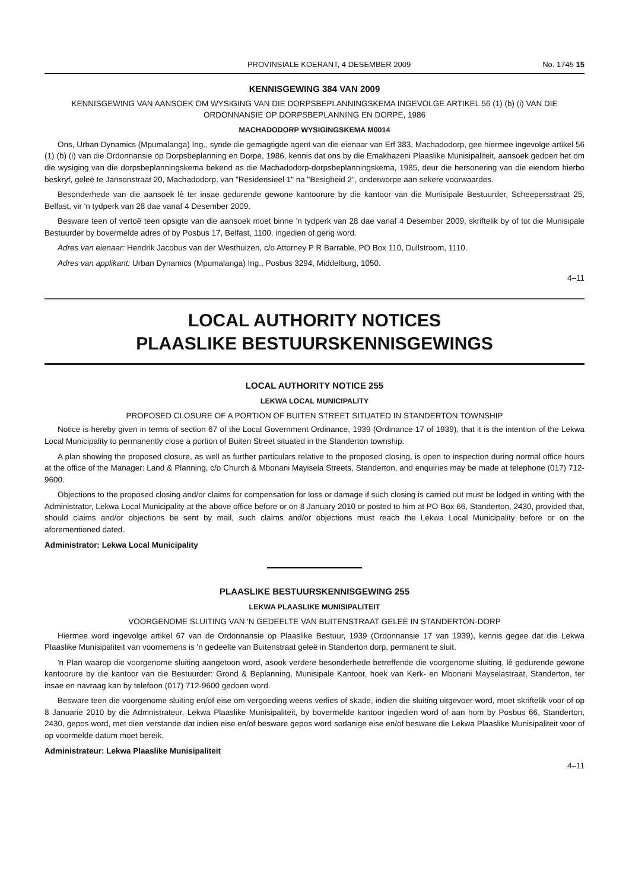PROVINSIALE KOERANT, 4 DESEMBER 2009 No. 1745 15
KENNISGEWING 384 VAN 2009
KENNISGEWING VAN AANSOEK OM WYSIGING VAN DIE DORPSBEPLANNINGSKEMA INGEVOLGE ARTIKEL 56 (1) (b) (i) VAN DIE ORDONNANSIE OP DORPSBEPLANNING EN DORPE, 1986
MACHADODORP WYSIGINGSKEMA M0014
Ons, Urban Dynamics (Mpumalanga) Ing., synde die gemagtigde agent van die eienaar van Erf 383, Machadodorp, gee hiermee ingevolge artikel 56 (1) (b) (i) van die Ordonnansie op Dorpsbeplanning en Dorpe, 1986, kennis dat ons by die Emakhazeni Plaaslike Munisipaliteit, aansoek gedoen het om die wysiging van die dorpsbeplanningskema bekend as die Machadodorp-dorpsbeplanningskema, 1985, deur die hersonering van die eiendom hierbo beskryf, geleë te Jansonstraat 20, Machadodorp, van "Residensieel 1" na "Besigheid 2", onderworpe aan sekere voorwaardes.
Besonderhede van die aansoek lê ter insae gedurende gewone kantoorure by die kantoor van die Munisipale Bestuurder, Scheepersstraat 25, Belfast, vir 'n tydperk van 28 dae vanaf 4 Desember 2009.
Besware teen of vertoë teen opsigte van die aansoek moet binne 'n tydperk van 28 dae vanaf 4 Desember 2009, skriftelik by of tot die Munisipale Bestuurder by bovermelde adres of by Posbus 17, Belfast, 1100, ingedien of gerig word.
Adres van eienaar: Hendrik Jacobus van der Westhuizen, c/o Attorney P R Barrable, PO Box 110, Dullstroom, 1110.
Adres van applikant: Urban Dynamics (Mpumalanga) Ing., Posbus 3294, Middelburg, 1050.
4–11
LOCAL AUTHORITY NOTICES
PLAASLIKE BESTUURSKENNISGEWINGS
LOCAL AUTHORITY NOTICE 255
LEKWA LOCAL MUNICIPALITY
PROPOSED CLOSURE OF A PORTION OF BUITEN STREET SITUATED IN STANDERTON TOWNSHIP
Notice is hereby given in terms of section 67 of the Local Government Ordinance, 1939 (Ordinance 17 of 1939), that it is the intention of the Lekwa Local Municipality to permanently close a portion of Buiten Street situated in the Standerton township.
A plan showing the proposed closure, as well as further particulars relative to the proposed closing, is open to inspection during normal office hours at the office of the Manager: Land & Planning, c/o Church & Mbonani Mayisela Streets, Standerton, and enquiries may be made at telephone (017) 712-9600.
Objections to the proposed closing and/or claims for compensation for loss or damage if such closing is carried out must be lodged in writing with the Administrator, Lekwa Local Municipality at the above office before or on 8 January 2010 or posted to him at PO Box 66, Standerton, 2430, provided that, should claims and/or objections be sent by mail, such claims and/or objections must reach the Lekwa Local Municipality before or on the aforementioned dated.
Administrator: Lekwa Local Municipality
PLAASLIKE BESTUURSKENNISGEWING 255
LEKWA PLAASLIKE MUNISIPALITEIT
VOORGENOME SLUITING VAN 'N GEDEELTE VAN BUITENSTRAAT GELEË IN STANDERTON-DORP
Hiermee word ingevolge artikel 67 van de Ordonnansie op Plaaslike Bestuur, 1939 (Ordonnansie 17 van 1939), kennis gegee dat die Lekwa Plaaslike Munisipaliteit van voornemens is 'n gedeelte van Buitenstraat geleë in Standerton dorp, permanent te sluit.
'n Plan waarop die voorgenome sluiting aangetoon word, asook verdere besonderhede betreffende die voorgenome sluiting, lê gedurende gewone kantoorure by die kantoor van die Bestuurder: Grond & Beplanning, Munisipale Kantoor, hoek van Kerk- en Mbonani Mayselastraat, Standerton, ter insae en navraag kan by telefoon (017) 712-9600 gedoen word.
Besware teen die voorgenome sluiting en/of eise om vergoeding weens verlies of skade, indien die sluiting uitgevoer word, moet skriftelik voor of op 8 Januarie 2010 by die Admnistrateur, Lekwa Plaaslike Munisipaliteit, by bovermelde kantoor ingedien word of aan hom by Posbus 66, Standerton, 2430, gepos word, met dien verstande dat indien eise en/of besware gepos word sodanige eise en/of besware die Lekwa Plaaslike Munisipaliteit voor of op voormelde datum moet bereik.
Administrateur: Lekwa Plaaslike Munisipaliteit
4–11